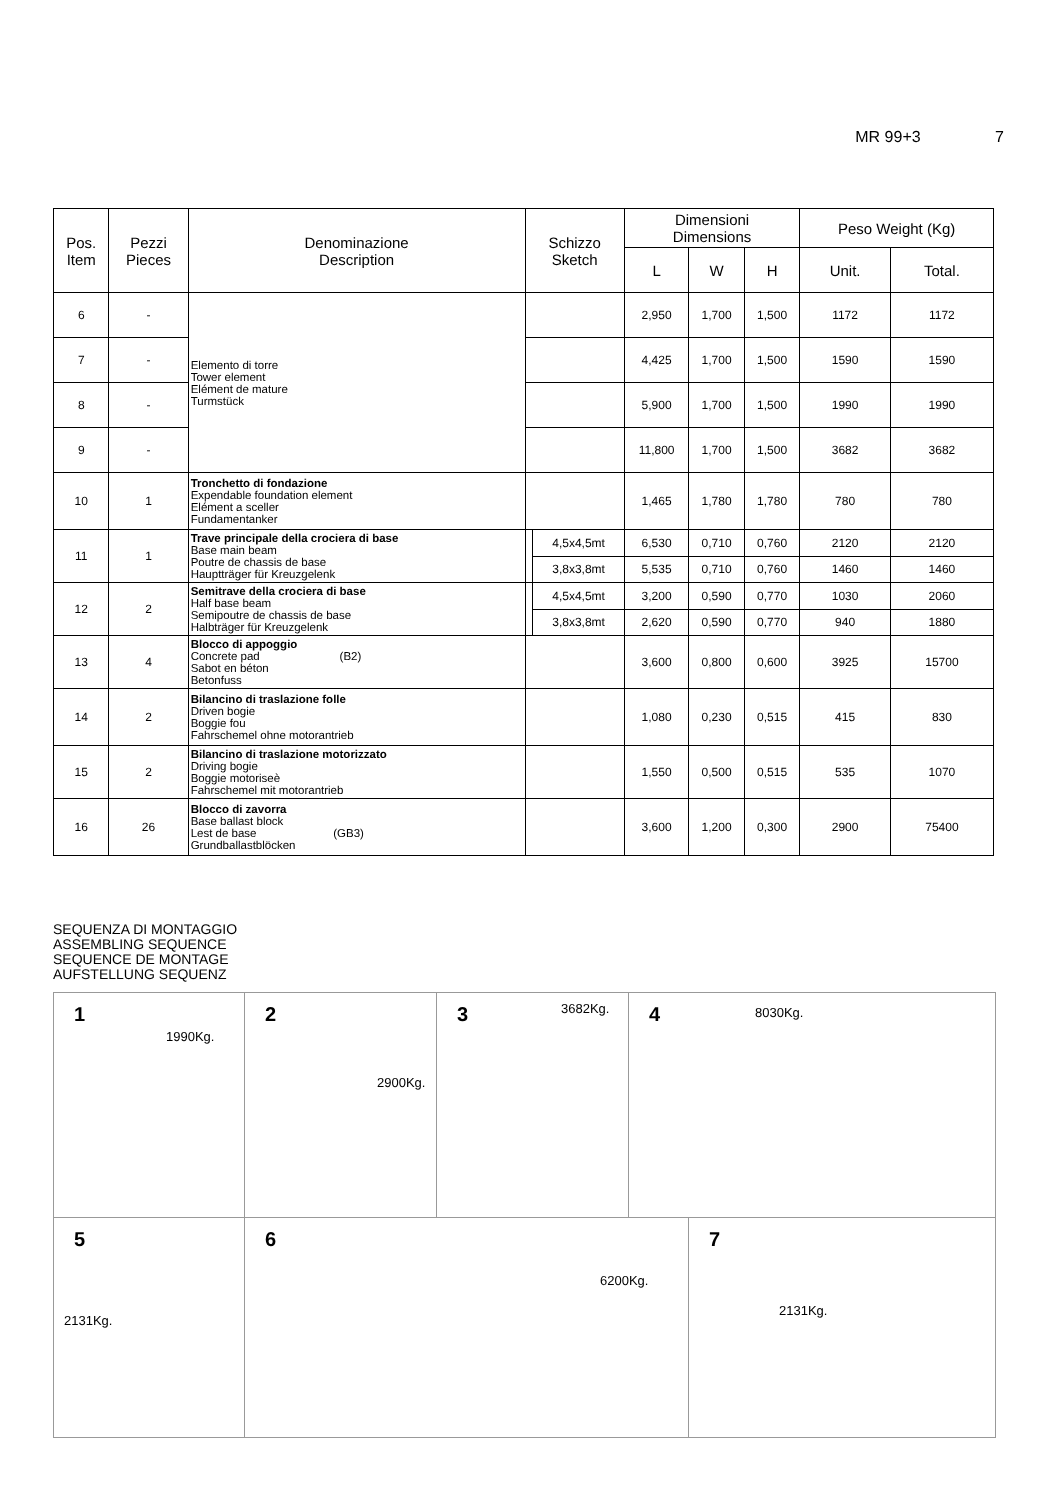MR 99+3 7
| Pos. Item | Pezzi Pieces | Denominazione Description | Schizzo Sketch | | Dimensioni Dimensions | | | Peso Weight (Kg) | |
| --- | --- | --- | --- | --- | --- | --- | --- | --- | --- |
| | | | | | L | W | H | Unit. | Total. |
| 6 | - | Elemento di torre Tower element Elément de mature Turmstück | | | 2,950 | 1,700 | 1,500 | 1172 | 1172 |
| 7 | - | | | | 4,425 | 1,700 | 1,500 | 1590 | 1590 |
| 8 | - | | | | 5,900 | 1,700 | 1,500 | 1990 | 1990 |
| 9 | - | | | | 11,800 | 1,700 | 1,500 | 3682 | 3682 |
| 10 | 1 | Tronchetto di fondazione Expendable foundation element Elément a sceller Fundamentanker | | | 1,465 | 1,780 | 1,780 | 780 | 780 |
| 11 | 1 | Trave principale della crociera di base Base main beam Poutre de chassis de base Hauptträger für Kreuzgelenk | | 4,5x4,5mt | 6,530 | 0,710 | 0,760 | 2120 | 2120 |
| | | | | 3,8x3,8mt | 5,535 | 0,710 | 0,760 | 1460 | 1460 |
| 12 | 2 | Semitrave della crociera di base Half base beam Semipoutre de chassis de base Halbträger für Kreuzgelenk | | 4,5x4,5mt | 3,200 | 0,590 | 0,770 | 1030 | 2060 |
| | | | | 3,8x3,8mt | 2,620 | 0,590 | 0,770 | 940 | 1880 |
| 13 | 4 | Blocco di appoggio Concrete pad (B2) Sabot en béton Betonfuss | | | 3,600 | 0,800 | 0,600 | 3925 | 15700 |
| 14 | 2 | Bilancino di traslazione folle Driven bogie Boggie fou Fahrschemel ohne motorantrieb | | | 1,080 | 0,230 | 0,515 | 415 | 830 |
| 15 | 2 | Bilancino di traslazione motorizzato Driving bogie Boggie motoriseè Fahrschemel mit motorantrieb | | | 1,550 | 0,500 | 0,515 | 535 | 1070 |
| 16 | 26 | Blocco di zavorra Base ballast block Lest de base (GB3) Grundballastblöcken | | | 3,600 | 1,200 | 0,300 | 2900 | 75400 |
SEQUENZA DI MONTAGGIO
ASSEMBLING SEQUENCE
SEQUENCE DE MONTAGE
AUFSTELLUNG SEQUENZ
1
1990Kg.
2
2900Kg.
3 3682Kg. 4 8030Kg.
5
2131Kg.
6
6200Kg.
7
2131Kg.